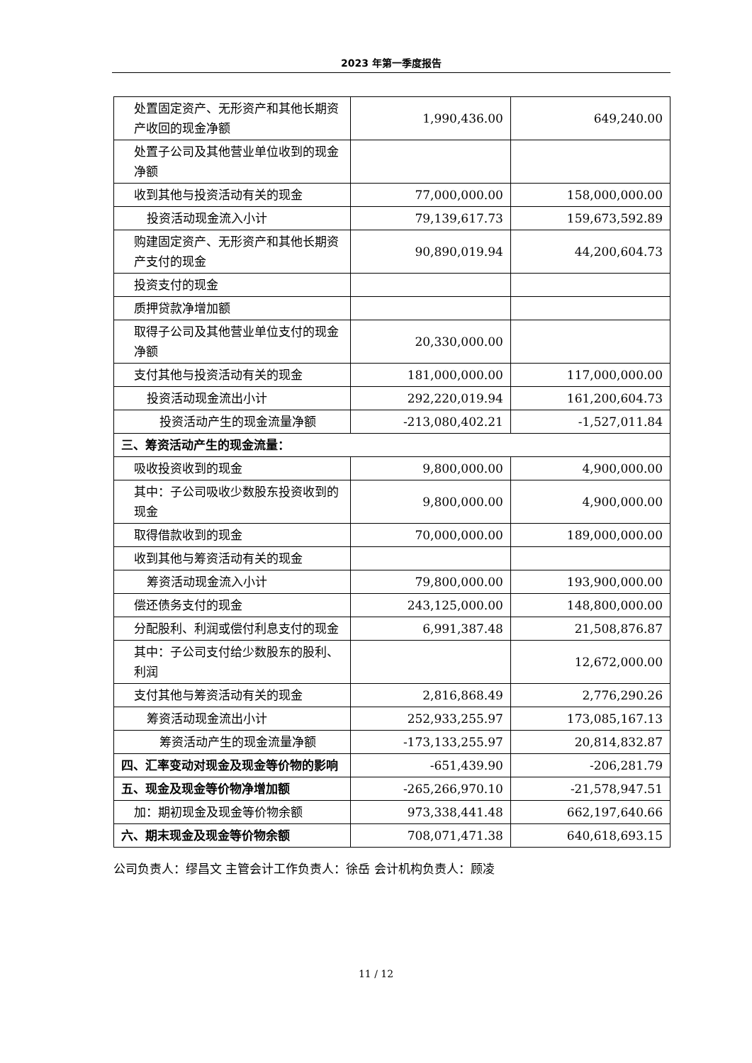2023 年第一季度报告
| 处置固定资产、无形资产和其他长期资产收回的现金净额 | 1,990,436.00 | 649,240.00 |
| 处置子公司及其他营业单位收到的现金净额 | | |
| 收到其他与投资活动有关的现金 | 77,000,000.00 | 158,000,000.00 |
| 投资活动现金流入小计 | 79,139,617.73 | 159,673,592.89 |
| 购建固定资产、无形资产和其他长期资产支付的现金 | 90,890,019.94 | 44,200,604.73 |
| 投资支付的现金 | | |
| 质押贷款净增加额 | | |
| 取得子公司及其他营业单位支付的现金净额 | 20,330,000.00 | |
| 支付其他与投资活动有关的现金 | 181,000,000.00 | 117,000,000.00 |
| 投资活动现金流出小计 | 292,220,019.94 | 161,200,604.73 |
| 投资活动产生的现金流量净额 | -213,080,402.21 | -1,527,011.84 |
| 三、筹资活动产生的现金流量： | | |
| 吸收投资收到的现金 | 9,800,000.00 | 4,900,000.00 |
| 其中：子公司吸收少数股东投资收到的现金 | 9,800,000.00 | 4,900,000.00 |
| 取得借款收到的现金 | 70,000,000.00 | 189,000,000.00 |
| 收到其他与筹资活动有关的现金 | | |
| 筹资活动现金流入小计 | 79,800,000.00 | 193,900,000.00 |
| 偿还债务支付的现金 | 243,125,000.00 | 148,800,000.00 |
| 分配股利、利润或偿付利息支付的现金 | 6,991,387.48 | 21,508,876.87 |
| 其中：子公司支付给少数股东的股利、利润 | | 12,672,000.00 |
| 支付其他与筹资活动有关的现金 | 2,816,868.49 | 2,776,290.26 |
| 筹资活动现金流出小计 | 252,933,255.97 | 173,085,167.13 |
| 筹资活动产生的现金流量净额 | -173,133,255.97 | 20,814,832.87 |
| 四、汇率变动对现金及现金等价物的影响 | -651,439.90 | -206,281.79 |
| 五、现金及现金等价物净增加额 | -265,266,970.10 | -21,578,947.51 |
| 加：期初现金及现金等价物余额 | 973,338,441.48 | 662,197,640.66 |
| 六、期末现金及现金等价物余额 | 708,071,471.38 | 640,618,693.15 |
公司负责人：缪昌文 主管会计工作负责人：徐岳 会计机构负责人：顾凌
11 / 12